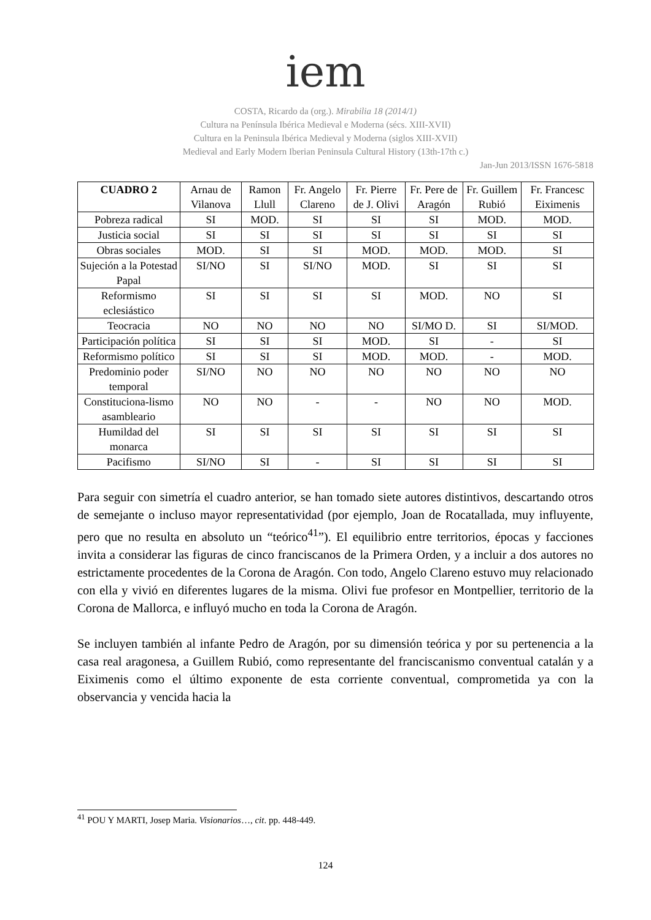iem
COSTA, Ricardo da (org.). Mirabilia 18 (2014/1)
Cultura na Península Ibérica Medieval e Moderna (sécs. XIII-XVII)
Cultura en la Peninsula Ibérica Medieval y Moderna (siglos XIII-XVII)
Medieval and Early Modern Iberian Peninsula Cultural History (13th-17th c.)
Jan-Jun 2013/ISSN 1676-5818
| CUADRO 2 | Arnau de Vilanova | Ramon Llull | Fr. Angelo Clareno | Fr. Pierre de J. Olivi | Fr. Pere de Aragón | Fr. Guillem Rubió | Fr. Francesc Eiximenis |
| --- | --- | --- | --- | --- | --- | --- | --- |
| Pobreza radical | SI | MOD. | SI | SI | SI | MOD. | MOD. |
| Justicia social | SI | SI | SI | SI | SI | SI | SI |
| Obras sociales | MOD. | SI | SI | MOD. | MOD. | MOD. | SI |
| Sujeción a la Potestad Papal | SI/NO | SI | SI/NO | MOD. | SI | SI | SI |
| Reformismo eclesiástico | SI | SI | SI | SI | MOD. | NO | SI |
| Teocracia | NO | NO | NO | NO | SI/MO D. | SI | SI/MOD. |
| Participación política | SI | SI | SI | MOD. | SI | - | SI |
| Reformismo político | SI | SI | SI | MOD. | MOD. | - | MOD. |
| Predominio poder temporal | SI/NO | NO | NO | NO | NO | NO | NO |
| Constituciona-lismo asambleario | NO | NO | - | - | NO | NO | MOD. |
| Humildad del monarca | SI | SI | SI | SI | SI | SI | SI |
| Pacifismo | SI/NO | SI | - | SI | SI | SI | SI |
Para seguir con simetría el cuadro anterior, se han tomado siete autores distintivos, descartando otros de semejante o incluso mayor representatividad (por ejemplo, Joan de Rocatallada, muy influyente, pero que no resulta en absoluto un “teórico<sup>41</sup>”). El equilibrio entre territorios, épocas y facciones invita a considerar las figuras de cinco franciscanos de la Primera Orden, y a incluir a dos autores no estrictamente procedentes de la Corona de Aragón. Con todo, Angelo Clareno estuvo muy relacionado con ella y vivió en diferentes lugares de la misma. Olivi fue profesor en Montpellier, territorio de la Corona de Mallorca, e influyó mucho en toda la Corona de Aragón.
Se incluyen también al infante Pedro de Aragón, por su dimensión teórica y por su pertenencia a la casa real aragonesa, a Guillem Rubió, como representante del franciscanismo conventual catalán y a Eiximenis como el último exponente de esta corriente conventual, comprometida ya con la observancia y vencida hacia la
<sup>41</sup> POU Y MARTI, Josep Maria. Visionarios…, cit. pp. 448-449.
124